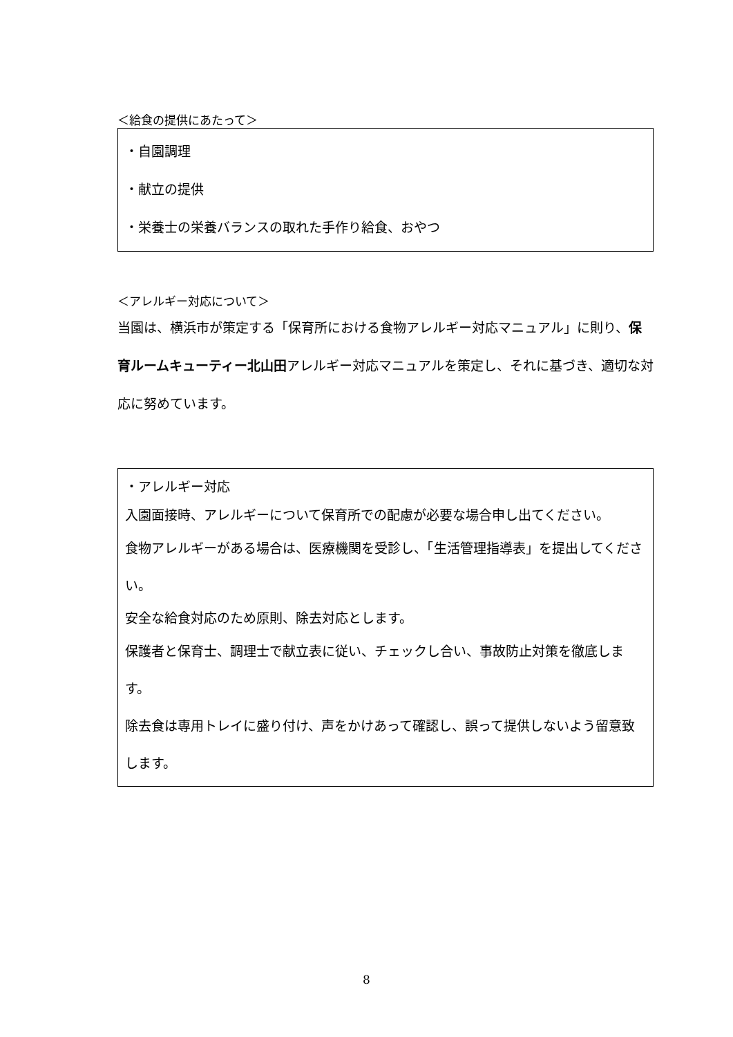＜給食の提供にあたって＞
・自園調理
・献立の提供
・栄養士の栄養バランスの取れた手作り給食、おやつ
＜アレルギー対応について＞
当園は、横浜市が策定する「保育所における食物アレルギー対応マニュアル」に則り、保育ルームキューティー北山田アレルギー対応マニュアルを策定し、それに基づき、適切な対応に努めています。
・アレルギー対応
入園面接時、アレルギーについて保育所での配慮が必要な場合申し出てください。
食物アレルギーがある場合は、医療機関を受診し、「生活管理指導表」を提出してください。
安全な給食対応のため原則、除去対応とします。
保護者と保育士、調理士で献立表に従い、チェックし合い、事故防止対策を徹底します。
除去食は専用トレイに盛り付け、声をかけあって確認し、誤って提供しないよう留意致します。
8